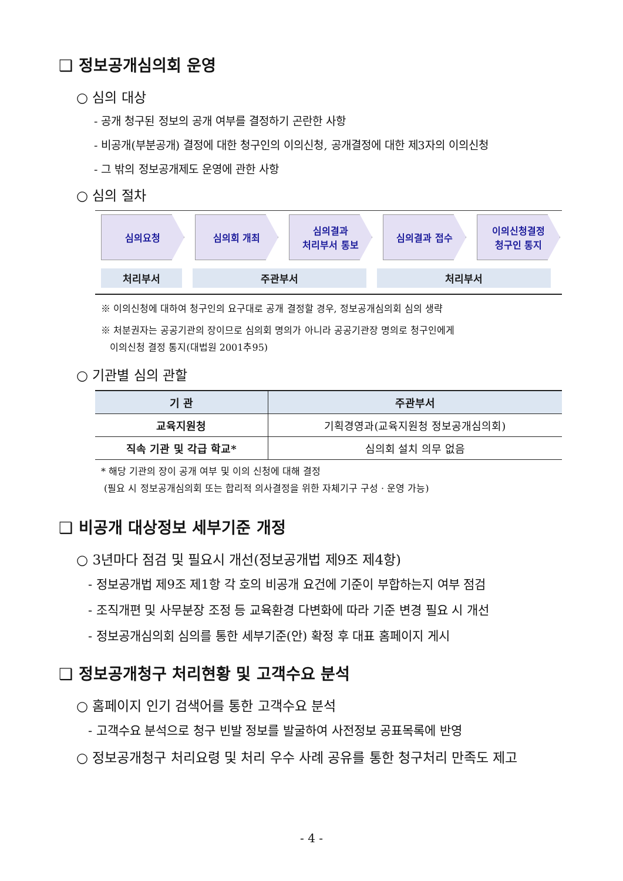❑ 정보공개심의회 운영
○ 심의 대상
- 공개 청구된 정보의 공개 여부를 결정하기 곤란한 사항
- 비공개(부분공개) 결정에 대한 청구인의 이의신청, 공개결정에 대한 제3자의 이의신청
- 그 밖의 정보공개제도 운영에 관한 사항
○ 심의 절차
심의요청 심의회 개최 심의결과
처리부서 통보
심의결과 접수 이의신청결정
청구인 통지
처리부서 주관부서 처리부서
※ 이의신청에 대하여 청구인의 요구대로 공개 결정할 경우, 정보공개심의회 심의 생략
※ 처분권자는 공공기관의 장이므로 심의회 명의가 아니라 공공기관장 명의로 청구인에게
이의신청 결정 통지(대법원 2001추95)
○ 기관별 심의 관할
| 기 관 | 주관부서 |
| --- | --- |
| 교육지원청 | 기획경영과(교육지원청 정보공개심의회) |
| 직속 기관 및 각급 학교* | 심의회 설치 의무 없음 |
* 해당 기관의 장이 공개 여부 및 이의 신청에 대해 결정
(필요 시 정보공개심의회 또는 합리적 의사결정을 위한 자체기구 구성 · 운영 가능)
❑ 비공개 대상정보 세부기준 개정
○ 3년마다 점검 및 필요시 개선(정보공개법 제9조 제4항)
- 정보공개법 제9조 제1항 각 호의 비공개 요건에 기준이 부합하는지 여부 점검
- 조직개편 및 사무분장 조정 등 교육환경 다변화에 따라 기준 변경 필요 시 개선
- 정보공개심의회 심의를 통한 세부기준(안) 확정 후 대표 홈페이지 게시
❑ 정보공개청구 처리현황 및 고객수요 분석
○ 홈페이지 인기 검색어를 통한 고객수요 분석
- 고객수요 분석으로 청구 빈발 정보를 발굴하여 사전정보 공표목록에 반영
○ 정보공개청구 처리요령 및 처리 우수 사례 공유를 통한 청구처리 만족도 제고
- 4 -